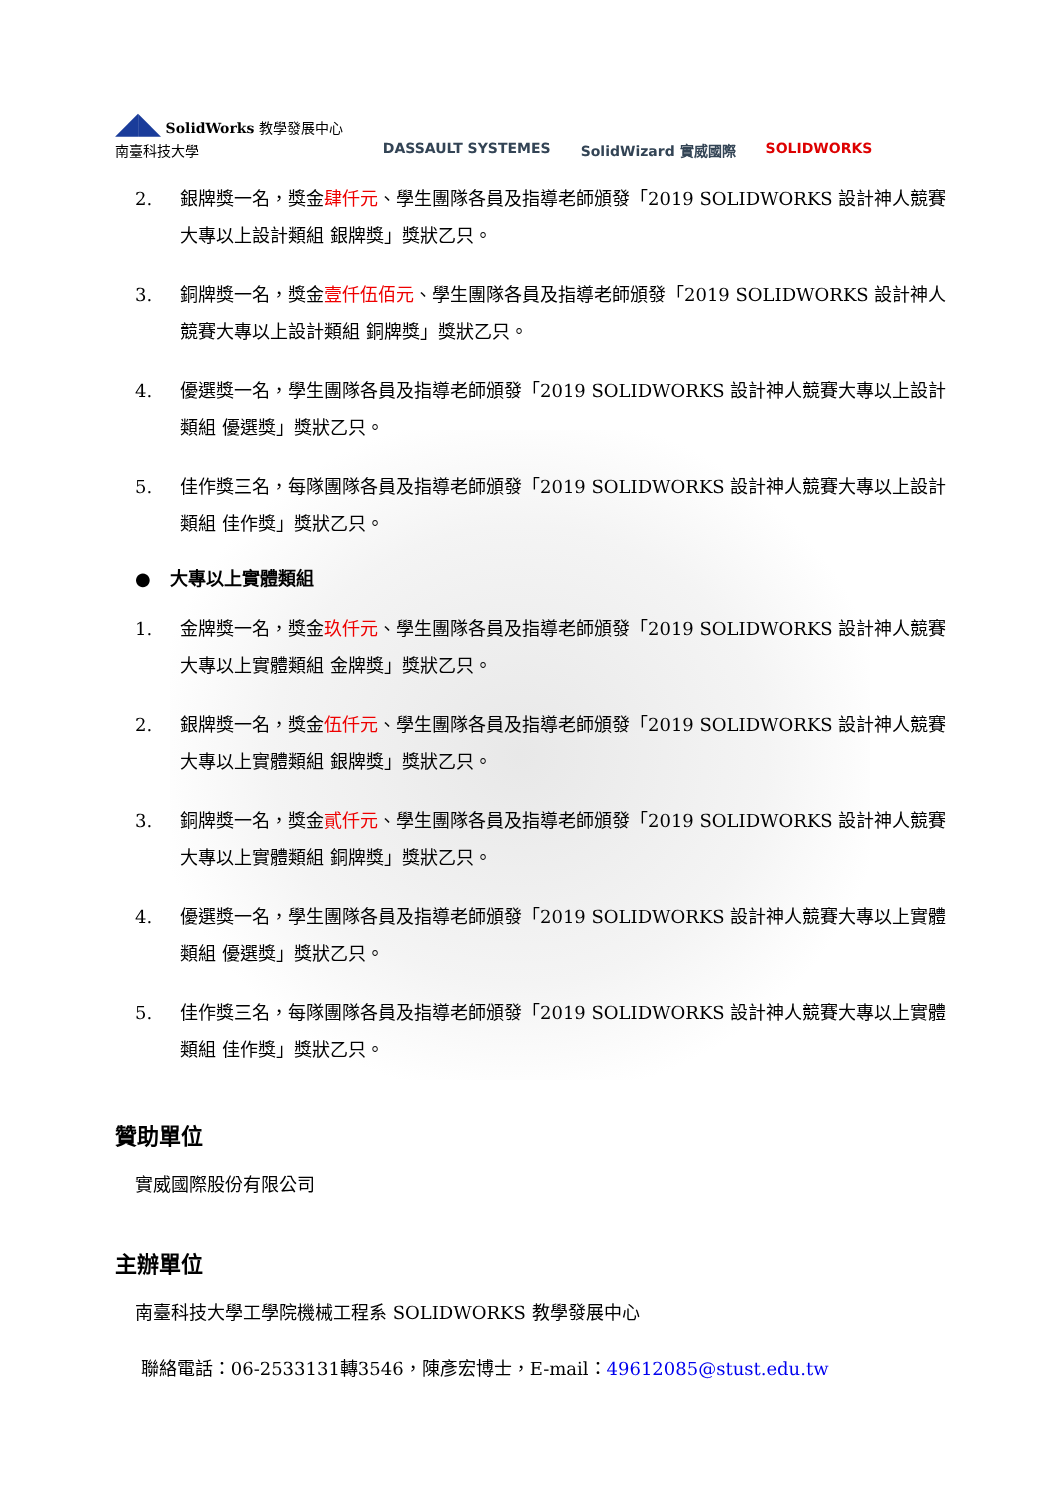◢◣ SolidWorks 教學發展中心
南臺科技大學
DASSAULT SYSTEMES SolidWizard 實威國際 SOLIDWORKS
2. 銀牌獎一名，獎金肆仟元、學生團隊各員及指導老師頒發「2019 SOLIDWORKS 設計神人競賽大專以上設計類組 銀牌獎」獎狀乙只。
3. 銅牌獎一名，獎金壹仟伍佰元、學生團隊各員及指導老師頒發「2019 SOLIDWORKS 設計神人競賽大專以上設計類組 銅牌獎」獎狀乙只。
4. 優選獎一名，學生團隊各員及指導老師頒發「2019 SOLIDWORKS 設計神人競賽大專以上設計類組 優選獎」獎狀乙只。
5. 佳作獎三名，每隊團隊各員及指導老師頒發「2019 SOLIDWORKS 設計神人競賽大專以上設計類組 佳作獎」獎狀乙只。
● 大專以上實體類組
1. 金牌獎一名，獎金玖仟元、學生團隊各員及指導老師頒發「2019 SOLIDWORKS 設計神人競賽大專以上實體類組 金牌獎」獎狀乙只。
2. 銀牌獎一名，獎金伍仟元、學生團隊各員及指導老師頒發「2019 SOLIDWORKS 設計神人競賽大專以上實體類組 銀牌獎」獎狀乙只。
3. 銅牌獎一名，獎金貳仟元、學生團隊各員及指導老師頒發「2019 SOLIDWORKS 設計神人競賽大專以上實體類組 銅牌獎」獎狀乙只。
4. 優選獎一名，學生團隊各員及指導老師頒發「2019 SOLIDWORKS 設計神人競賽大專以上實體類組 優選獎」獎狀乙只。
5. 佳作獎三名，每隊團隊各員及指導老師頒發「2019 SOLIDWORKS 設計神人競賽大專以上實體類組 佳作獎」獎狀乙只。
贊助單位
實威國際股份有限公司
主辦單位
南臺科技大學工學院機械工程系 SOLIDWORKS 教學發展中心
聯絡電話：06-2533131轉3546，陳彥宏博士，E-mail：49612085@stust.edu.tw